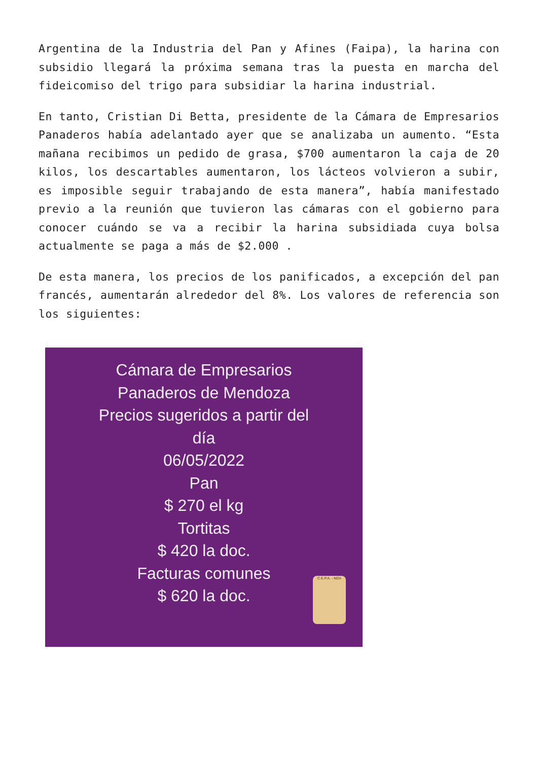Argentina de la Industria del Pan y Afines (Faipa), la harina con subsidio llegará la próxima semana tras la puesta en marcha del fideicomiso del trigo para subsidiar la harina industrial.
En tanto, Cristian Di Betta, presidente de la Cámara de Empresarios Panaderos había adelantado ayer que se analizaba un aumento. “Esta mañana recibimos un pedido de grasa, $700 aumentaron la caja de 20 kilos, los descartables aumentaron, los lácteos volvieron a subir, es imposible seguir trabajando de esta manera”, había manifestado previo a la reunión que tuvieron las cámaras con el gobierno para conocer cuándo se va a recibir la harina subsidiada cuya bolsa actualmente se paga a más de $2.000 .
De esta manera, los precios de los panificados, a excepción del pan francés, aumentarán alrededor del 8%. Los valores de referencia son los siguientes:
Cámara de Empresarios
Panaderos de Mendoza
Precios sugeridos a partir del
día
06/05/2022
Pan
$ 270 el kg
Tortitas
$ 420 la doc.
Facturas comunes
$ 620 la doc.
C.E.P.A. - MZA